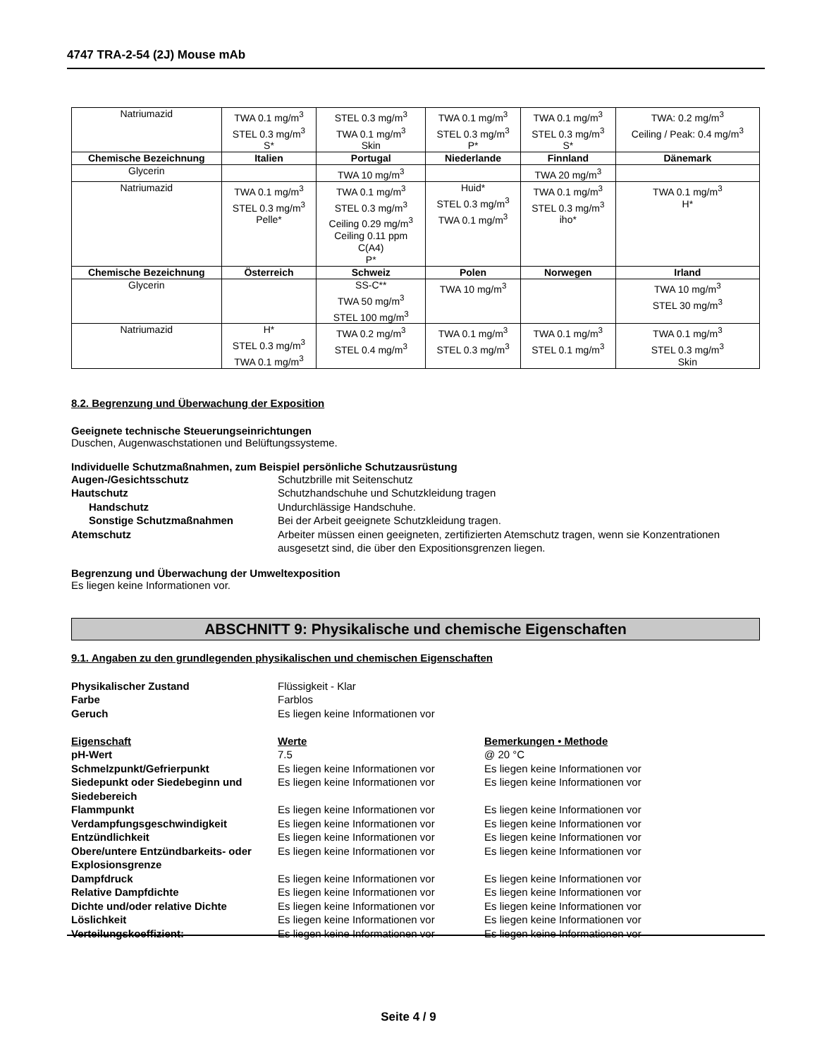4747 TRA-2-54 (2J) Mouse mAb
| Natriumazid | TWA 0.1 mg/m<sup>3</sup> STEL 0.3 mg/m<sup>3</sup> S* | STEL 0.3 mg/m<sup>3</sup> TWA 0.1 mg/m<sup>3</sup> Skin | TWA 0.1 mg/m<sup>3</sup> STEL 0.3 mg/m<sup>3</sup> P* | TWA 0.1 mg/m<sup>3</sup> STEL 0.3 mg/m<sup>3</sup> S* | TWA: 0.2 mg/m<sup>3</sup> Ceiling / Peak: 0.4 mg/m<sup>3</sup> |
| Chemische Bezeichnung | Italien | Portugal | Niederlande | Finnland | Dänemark |
| Glycerin | | TWA 10 mg/m<sup>3</sup> | | TWA 20 mg/m<sup>3</sup> | |
| Natriumazid | TWA 0.1 mg/m<sup>3</sup> STEL 0.3 mg/m<sup>3</sup> Pelle* | TWA 0.1 mg/m<sup>3</sup> STEL 0.3 mg/m<sup>3</sup> Ceiling 0.29 mg/m<sup>3</sup> Ceiling 0.11 ppm C(A4) P* | Huid* STEL 0.3 mg/m<sup>3</sup> TWA 0.1 mg/m<sup>3</sup> | TWA 0.1 mg/m<sup>3</sup> STEL 0.3 mg/m<sup>3</sup> iho* | TWA 0.1 mg/m<sup>3</sup> H* |
| Chemische Bezeichnung | Österreich | Schweiz | Polen | Norwegen | Irland |
| Glycerin | | SS-C** TWA 50 mg/m<sup>3</sup> STEL 100 mg/m<sup>3</sup> | TWA 10 mg/m<sup>3</sup> | | TWA 10 mg/m<sup>3</sup> STEL 30 mg/m<sup>3</sup> |
| Natriumazid | H* STEL 0.3 mg/m<sup>3</sup> TWA 0.1 mg/m<sup>3</sup> | TWA 0.2 mg/m<sup>3</sup> STEL 0.4 mg/m<sup>3</sup> | TWA 0.1 mg/m<sup>3</sup> STEL 0.3 mg/m<sup>3</sup> | TWA 0.1 mg/m<sup>3</sup> STEL 0.1 mg/m<sup>3</sup> | TWA 0.1 mg/m<sup>3</sup> STEL 0.3 mg/m<sup>3</sup> Skin |
8.2. Begrenzung und Überwachung der Exposition
Geeignete technische Steuerungseinrichtungen
Duschen, Augenwaschstationen und Belüftungssysteme.
Individuelle Schutzmaßnahmen, zum Beispiel persönliche Schutzausrüstung
Augen-/Gesichtsschutz Schutzbrille mit Seitenschutz Hautschutz Schutzhandschuhe und Schutzkleidung tragen Handschutz Undurchlässige Handschuhe. Sonstige Schutzmaßnahmen Bei der Arbeit geeignete Schutzkleidung tragen. Atemschutz Arbeiter müssen einen geeigneten, zertifizierten Atemschutz tragen, wenn sie Konzentrationen ausgesetzt sind, die über den Expositionsgrenzen liegen.
Begrenzung und Überwachung der Umweltexposition
Es liegen keine Informationen vor.
ABSCHNITT 9: Physikalische und chemische Eigenschaften
9.1. Angaben zu den grundlegenden physikalischen und chemischen Eigenschaften
Physikalischer Zustand Flüssigkeit - Klar Farbe Farblos Geruch Es liegen keine Informationen vor Eigenschaft Werte Bemerkungen • Methode pH-Wert 7.5 @ 20 °C Schmelzpunkt/Gefrierpunkt Es liegen keine Informationen vor Es liegen keine Informationen vor Siedepunkt oder Siedebeginn und Siedebereich Es liegen keine Informationen vor Es liegen keine Informationen vor Flammpunkt Es liegen keine Informationen vor Es liegen keine Informationen vor Verdampfungsgeschwindigkeit Es liegen keine Informationen vor Es liegen keine Informationen vor Entzündlichkeit Es liegen keine Informationen vor Es liegen keine Informationen vor Obere/untere Entzündbarkeits- oder Explosionsgrenze Es liegen keine Informationen vor Es liegen keine Informationen vor Dampfdruck Es liegen keine Informationen vor Es liegen keine Informationen vor Relative Dampfdichte Es liegen keine Informationen vor Es liegen keine Informationen vor Dichte und/oder relative Dichte Es liegen keine Informationen vor Es liegen keine Informationen vor Löslichkeit Es liegen keine Informationen vor Es liegen keine Informationen vor Verteilungskoeffizient: Es liegen keine Informationen vor Es liegen keine Informationen vor
Seite 4 / 9